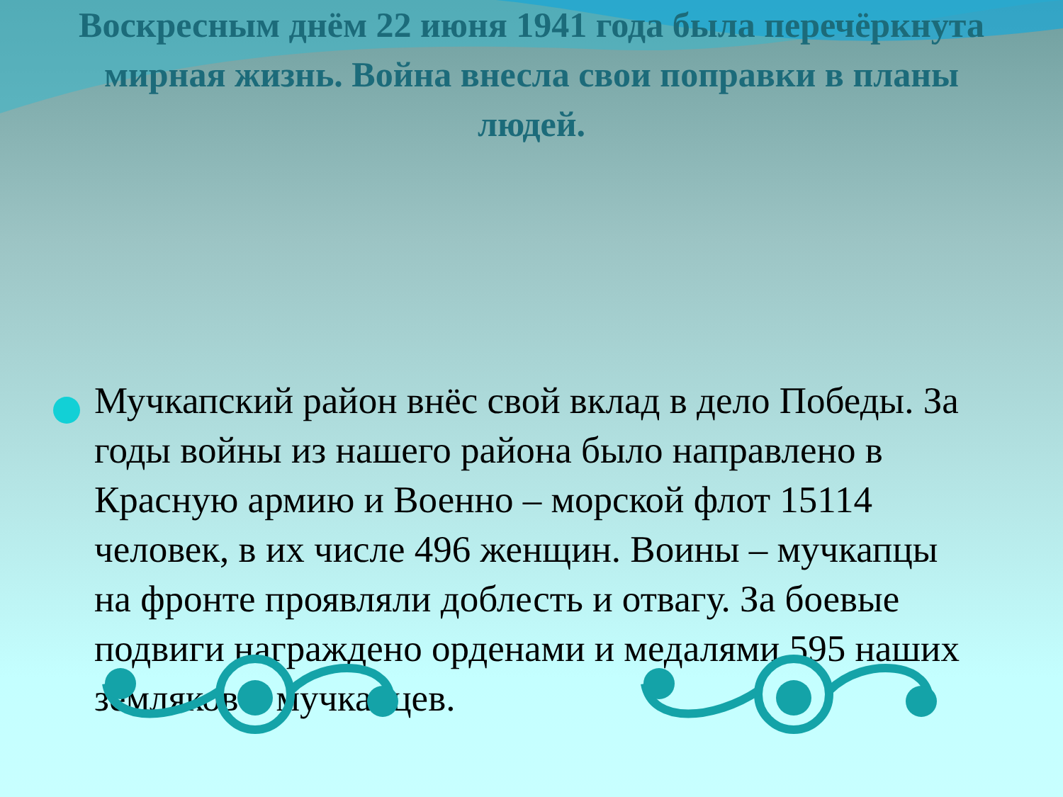Воскресным днём 22 июня 1941 года была перечёркнута мирная жизнь. Война внесла свои поправки в планы людей.
Мучкапский район внёс свой вклад в дело Победы. За годы войны из нашего района было направлено в Красную армию и Военно – морской флот 15114 человек, в их числе 496 женщин. Воины – мучкапцы на фронте проявляли доблесть и отвагу. За боевые подвиги награждено орденами и медалями 595 наших земляков – мучкапцев.